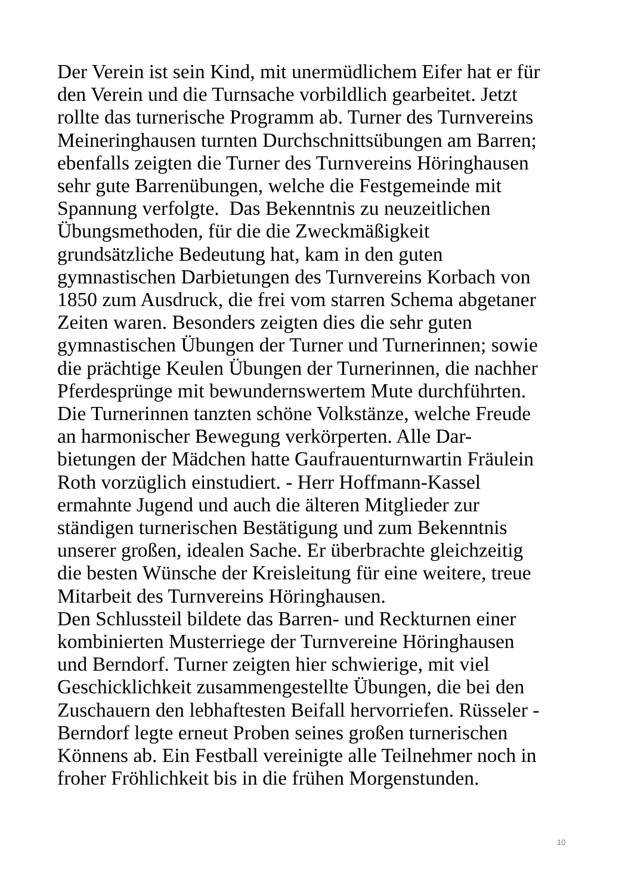Der Verein ist sein Kind, mit unermüdlichem Eifer hat er für
den Verein und die Turnsache vorbildlich gearbeitet. Jetzt
rollte das turnerische Programm ab. Turner des Turnvereins
Meineringhausen turnten Durchschnittsübungen am Barren;
ebenfalls zeigten die Turner des Turnvereins Höringhausen
sehr gute Barrenübungen, welche die Festgemeinde mit
Spannung verfolgte. Das Bekenntnis zu neuzeitlichen
Übungsmethoden, für die die Zweckmäßigkeit
grundsätzliche Bedeutung hat, kam in den guten
gymnastischen Darbietungen des Turnvereins Korbach von
1850 zum Ausdruck, die frei vom starren Schema abgetaner
Zeiten waren. Besonders zeigten dies die sehr guten
gymnastischen Übungen der Turner und Turnerinnen; sowie
die prächtige Keulen Übungen der Turnerinnen, die nachher
Pferdesprünge mit bewundernswertem Mute durchführten.
Die Turnerinnen tanzten schöne Volkstänze, welche Freude
an harmonischer Bewegung verkörperten. Alle Dar-
bietungen der Mädchen hatte Gaufrauenturnwartin Fräulein
Roth vorzüglich einstudiert. - Herr Hoffmann-Kassel
ermahnte Jugend und auch die älteren Mitglieder zur
ständigen turnerischen Bestätigung und zum Bekenntnis
unserer großen, idealen Sache. Er überbrachte gleichzeitig
die besten Wünsche der Kreisleitung für eine weitere, treue
Mitarbeit des Turnvereins Höringhausen.
Den Schlussteil bildete das Barren- und Reckturnen einer
kombinierten Musterriege der Turnvereine Höringhausen
und Berndorf. Turner zeigten hier schwierige, mit viel
Geschicklichkeit zusammengestellte Übungen, die bei den
Zuschauern den lebhaftesten Beifall hervorriefen. Rüsseler -
Berndorf legte erneut Proben seines großen turnerischen
Könnens ab. Ein Festball vereinigte alle Teilnehmer noch in
froher Fröhlichkeit bis in die frühen Morgenstunden.
10